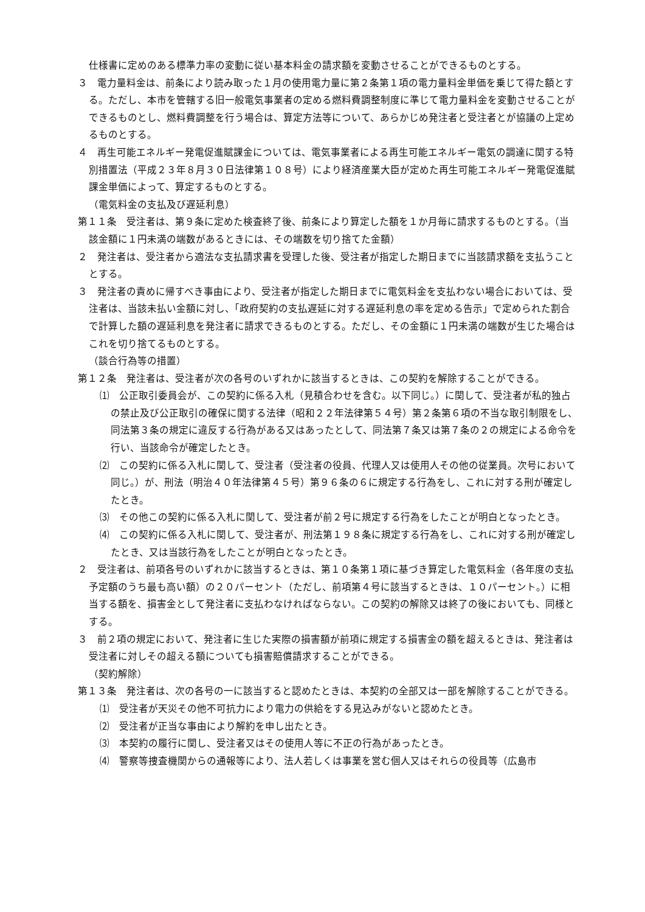仕様書に定めのある標準力率の変動に従い基本料金の請求額を変動させることができるものとする。
３　電力量料金は、前条により読み取った１月の使用電力量に第２条第１項の電力量料金単価を乗じて得た額とする。ただし、本市を管轄する旧一般電気事業者の定める燃料費調整制度に準じて電力量料金を変動させることができるものとし、燃料費調整を行う場合は、算定方法等について、あらかじめ発注者と受注者とが協議の上定めるものとする。
４　再生可能エネルギー発電促進賦課金については、電気事業者による再生可能エネルギー電気の調達に関する特別措置法（平成２３年８月３０日法律第１０８号）により経済産業大臣が定めた再生可能エネルギー発電促進賦課金単価によって、算定するものとする。
（電気料金の支払及び遅延利息）
第１１条　受注者は、第９条に定めた検査終了後、前条により算定した額を１か月毎に請求するものとする。（当該金額に１円未満の端数があるときには、その端数を切り捨てた金額）
２　発注者は、受注者から適法な支払請求書を受理した後、受注者が指定した期日までに当該請求額を支払うこととする。
３　発注者の責めに帰すべき事由により、受注者が指定した期日までに電気料金を支払わない場合においては、受注者は、当該未払い金額に対し、「政府契約の支払遅延に対する遅延利息の率を定める告示」で定められた割合で計算した額の遅延利息を発注者に請求できるものとする。ただし、その金額に１円未満の端数が生じた場合はこれを切り捨てるものとする。
（談合行為等の措置）
第１２条　発注者は、受注者が次の各号のいずれかに該当するときは、この契約を解除することができる。
⑴　公正取引委員会が、この契約に係る入札（見積合わせを含む。以下同じ。）に関して、受注者が私的独占の禁止及び公正取引の確保に関する法律（昭和２２年法律第５４号）第２条第６項の不当な取引制限をし、同法第３条の規定に違反する行為がある又はあったとして、同法第７条又は第７条の２の規定による命令を行い、当該命令が確定したとき。
⑵　この契約に係る入札に関して、受注者（受注者の役員、代理人又は使用人その他の従業員。次号において同じ。）が、刑法（明治４０年法律第４５号）第９６条の６に規定する行為をし、これに対する刑が確定したとき。
⑶　その他この契約に係る入札に関して、受注者が前２号に規定する行為をしたことが明白となったとき。
⑷　この契約に係る入札に関して、受注者が、刑法第１９８条に規定する行為をし、これに対する刑が確定したとき、又は当該行為をしたことが明白となったとき。
２　受注者は、前項各号のいずれかに該当するときは、第１０条第１項に基づき算定した電気料金（各年度の支払予定額のうち最も高い額）の２０パーセント（ただし、前項第４号に該当するときは、１０パーセント。）に相当する額を、損害金として発注者に支払わなければならない。この契約の解除又は終了の後においても、同様とする。
３　前２項の規定において、発注者に生じた実際の損害額が前項に規定する損害金の額を超えるときは、発注者は受注者に対しその超える額についても損害賠償請求することができる。
（契約解除）
第１３条　発注者は、次の各号の一に該当すると認めたときは、本契約の全部又は一部を解除することができる。
⑴　受注者が天災その他不可抗力により電力の供給をする見込みがないと認めたとき。
⑵　受注者が正当な事由により解約を申し出たとき。
⑶　本契約の履行に関し、受注者又はその使用人等に不正の行為があったとき。
⑷　警察等捜査機関からの通報等により、法人若しくは事業を営む個人又はそれらの役員等（広島市